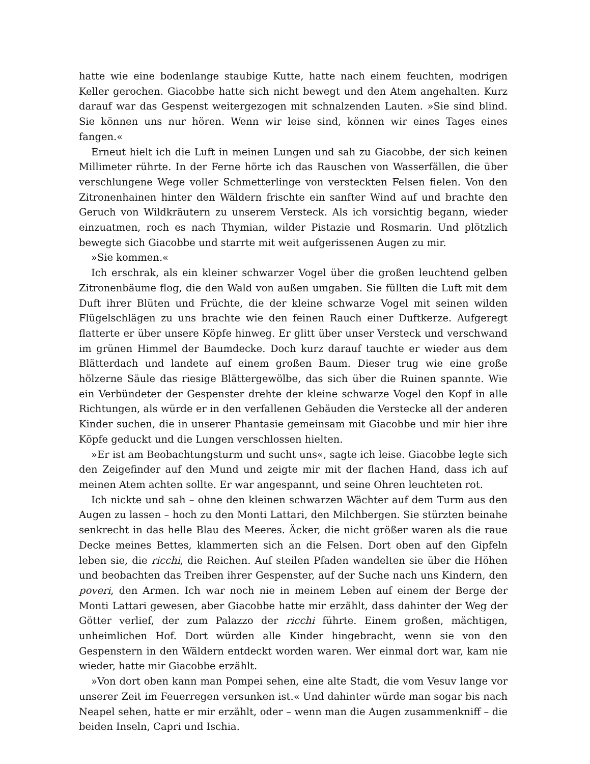hatte wie eine bodenlange staubige Kutte, hatte nach einem feuchten, modrigen Keller gerochen. Giacobbe hatte sich nicht bewegt und den Atem angehalten. Kurz darauf war das Gespenst weitergezogen mit schnalzenden Lauten. »Sie sind blind. Sie können uns nur hören. Wenn wir leise sind, können wir eines Tages eines fangen.«
Erneut hielt ich die Luft in meinen Lungen und sah zu Giacobbe, der sich keinen Millimeter rührte. In der Ferne hörte ich das Rauschen von Wasserfällen, die über verschlungene Wege voller Schmetterlinge von versteckten Felsen fielen. Von den Zitronenhainen hinter den Wäldern frischte ein sanfter Wind auf und brachte den Geruch von Wildkräutern zu unserem Versteck. Als ich vorsichtig begann, wieder einzuatmen, roch es nach Thymian, wilder Pistazie und Rosmarin. Und plötzlich bewegte sich Giacobbe und starrte mit weit aufgerissenen Augen zu mir.
»Sie kommen.«
Ich erschrak, als ein kleiner schwarzer Vogel über die großen leuchtend gelben Zitronenbäume flog, die den Wald von außen umgaben. Sie füllten die Luft mit dem Duft ihrer Blüten und Früchte, die der kleine schwarze Vogel mit seinen wilden Flügelschlägen zu uns brachte wie den feinen Rauch einer Duftkerze. Aufgeregt flatterte er über unsere Köpfe hinweg. Er glitt über unser Versteck und verschwand im grünen Himmel der Baumdecke. Doch kurz darauf tauchte er wieder aus dem Blätterdach und landete auf einem großen Baum. Dieser trug wie eine große hölzerne Säule das riesige Blättergewölbe, das sich über die Ruinen spannte. Wie ein Verbündeter der Gespenster drehte der kleine schwarze Vogel den Kopf in alle Richtungen, als würde er in den verfallenen Gebäuden die Verstecke all der anderen Kinder suchen, die in unserer Phantasie gemeinsam mit Giacobbe und mir hier ihre Köpfe geduckt und die Lungen verschlossen hielten.
»Er ist am Beobachtungsturm und sucht uns«, sagte ich leise. Giacobbe legte sich den Zeigefinder auf den Mund und zeigte mir mit der flachen Hand, dass ich auf meinen Atem achten sollte. Er war angespannt, und seine Ohren leuchteten rot.
Ich nickte und sah – ohne den kleinen schwarzen Wächter auf dem Turm aus den Augen zu lassen – hoch zu den Monti Lattari, den Milchbergen. Sie stürzten beinahe senkrecht in das helle Blau des Meeres. Äcker, die nicht größer waren als die raue Decke meines Bettes, klammerten sich an die Felsen. Dort oben auf den Gipfeln leben sie, die ricchi, die Reichen. Auf steilen Pfaden wandelten sie über die Höhen und beobachten das Treiben ihrer Gespenster, auf der Suche nach uns Kindern, den poveri, den Armen. Ich war noch nie in meinem Leben auf einem der Berge der Monti Lattari gewesen, aber Giacobbe hatte mir erzählt, dass dahinter der Weg der Götter verlief, der zum Palazzo der ricchi führte. Einem großen, mächtigen, unheimlichen Hof. Dort würden alle Kinder hingebracht, wenn sie von den Gespenstern in den Wäldern entdeckt worden waren. Wer einmal dort war, kam nie wieder, hatte mir Giacobbe erzählt.
»Von dort oben kann man Pompei sehen, eine alte Stadt, die vom Vesuv lange vor unserer Zeit im Feuerregen versunken ist.« Und dahinter würde man sogar bis nach Neapel sehen, hatte er mir erzählt, oder – wenn man die Augen zusammenkniff – die beiden Inseln, Capri und Ischia.